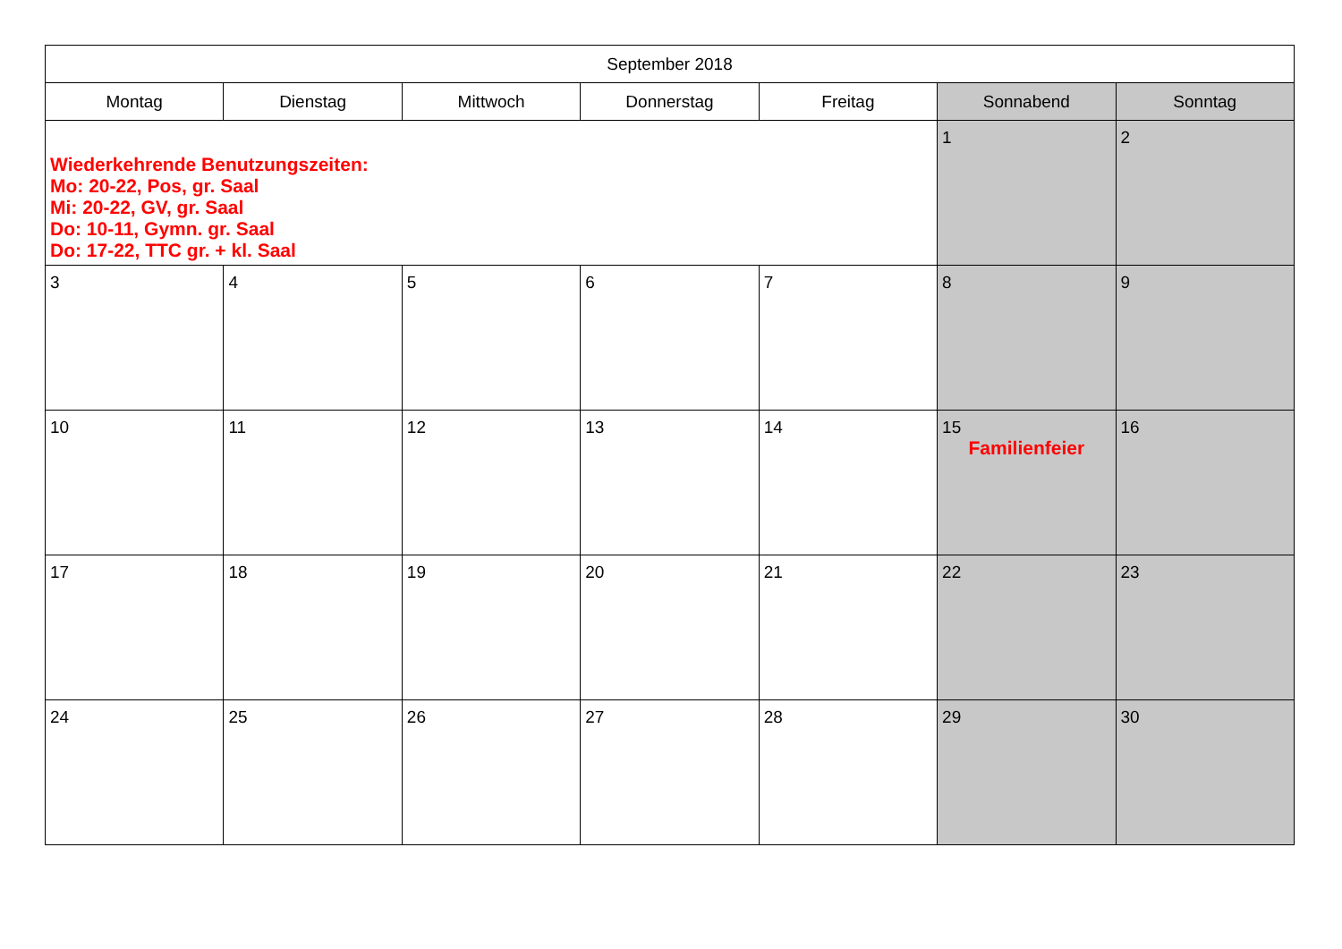| September 2018 | | | | | | |
| Montag | Dienstag | Mittwoch | Donnerstag | Freitag | Sonnabend | Sonntag |
| Wiederkehrende Benutzungszeiten: Mo: 20-22, Pos, gr. Saal Mi: 20-22, GV, gr. Saal Do: 10-11, Gymn. gr. Saal Do: 17-22, TTC gr. + kl. Saal | | | | | 1 | 2 |
| 3 | 4 | 5 | 6 | 7 | 8 | 9 |
| 10 | 11 | 12 | 13 | 14 | 15 Familienfeier | 16 |
| 17 | 18 | 19 | 20 | 21 | 22 | 23 |
| 24 | 25 | 26 | 27 | 28 | 29 | 30 |